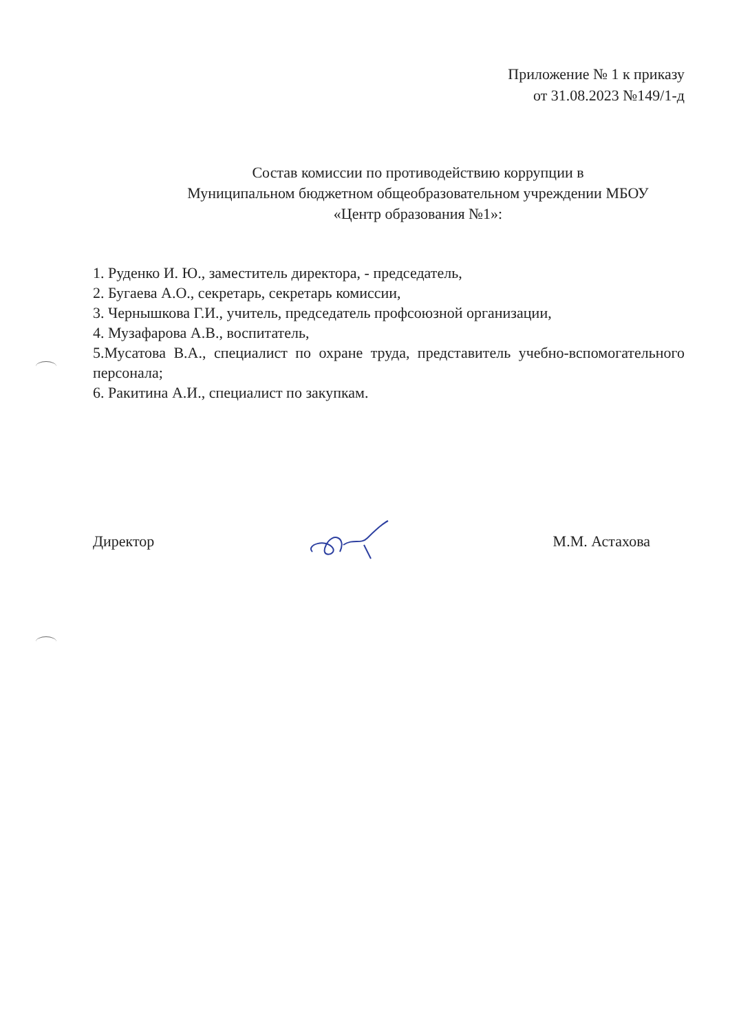Приложение № 1 к приказу
от 31.08.2023 №149/1-д
Состав комиссии по противодействию коррупции в
Муниципальном бюджетном общеобразовательном учреждении МБОУ
«Центр образования №1»:
1. Руденко И. Ю., заместитель директора, - председатель,
2. Бугаева А.О., секретарь, секретарь комиссии,
3. Чернышкова Г.И., учитель, председатель профсоюзной организации,
4. Музафарова А.В., воспитатель,
5.Мусатова В.А., специалист по охране труда, представитель учебно-вспомогательного персонала;
6. Ракитина А.И., специалист по закупкам.
Директор М.М. Астахова